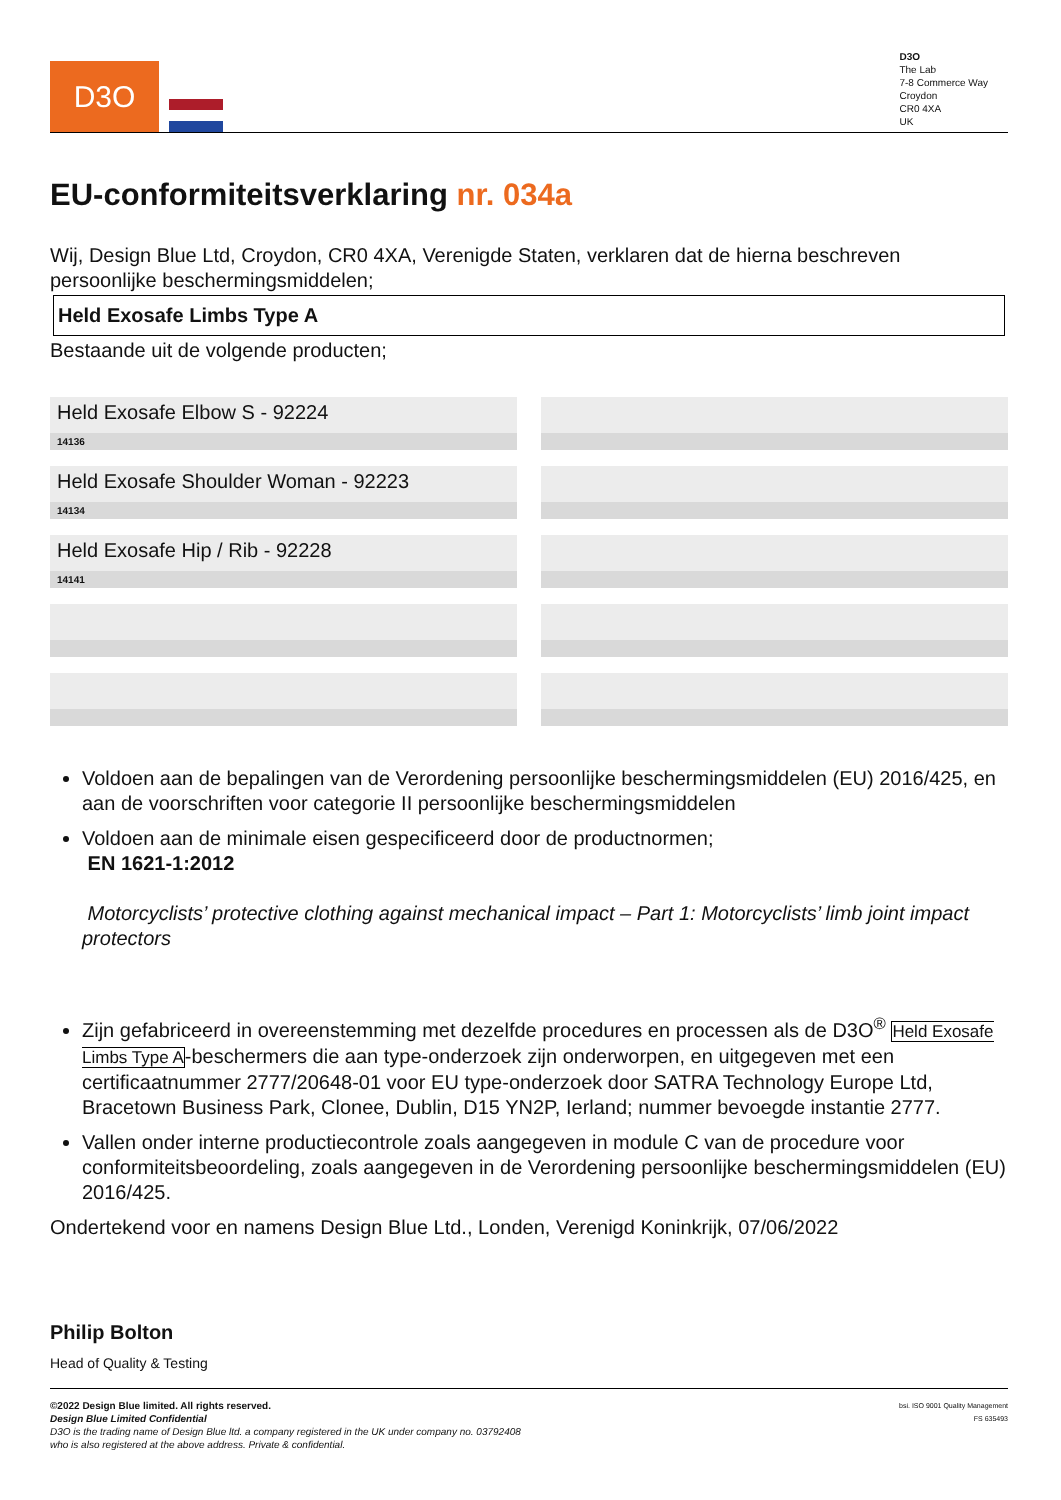D3O
D3O
The Lab
7-8 Commerce Way
Croydon
CR0 4XA
UK
EU-conformiteitsverklaring nr. 034a
Wij, Design Blue Ltd, Croydon, CR0 4XA, Verenigde Staten, verklaren dat de hierna beschreven persoonlijke beschermingsmiddelen;
Held Exosafe Limbs Type A
Bestaande uit de volgende producten;
Held Exosafe Elbow S - 92224
14136
Held Exosafe Shoulder Woman - 92223
14134
Held Exosafe Hip / Rib - 92228
14141
Voldoen aan de bepalingen van de Verordening persoonlijke beschermingsmiddelen (EU) 2016/425, en aan de voorschriften voor categorie II persoonlijke beschermingsmiddelen
Voldoen aan de minimale eisen gespecificeerd door de productnormen;
EN 1621-1:2012
Motorcyclists’ protective clothing against mechanical impact – Part 1: Motorcyclists’ limb joint impact protectors
Zijn gefabriceerd in overeenstemming met dezelfde procedures en processen als de D3O<sup>®</sup> Held Exosafe Limbs Type A-beschermers die aan type-onderzoek zijn onderworpen, en uitgegeven met een certificaatnummer 2777/20648-01 voor EU type-onderzoek door SATRA Technology Europe Ltd, Bracetown Business Park, Clonee, Dublin, D15 YN2P, Ierland; nummer bevoegde instantie 2777.
Vallen onder interne productiecontrole zoals aangegeven in module C van de procedure voor conformiteitsbeoordeling, zoals aangegeven in de Verordening persoonlijke beschermingsmiddelen (EU) 2016/425.
Ondertekend voor en namens Design Blue Ltd., Londen, Verenigd Koninkrijk, 07/06/2022
Philip Bolton
Head of Quality & Testing
bsi. ISO 9001 Quality Management
FS 635493
©2022 Design Blue limited. All rights reserved.
Design Blue Limited Confidential
D3O is the trading name of Design Blue ltd. a company registered in the UK under company no. 03792408
who is also registered at the above address. Private & confidential.